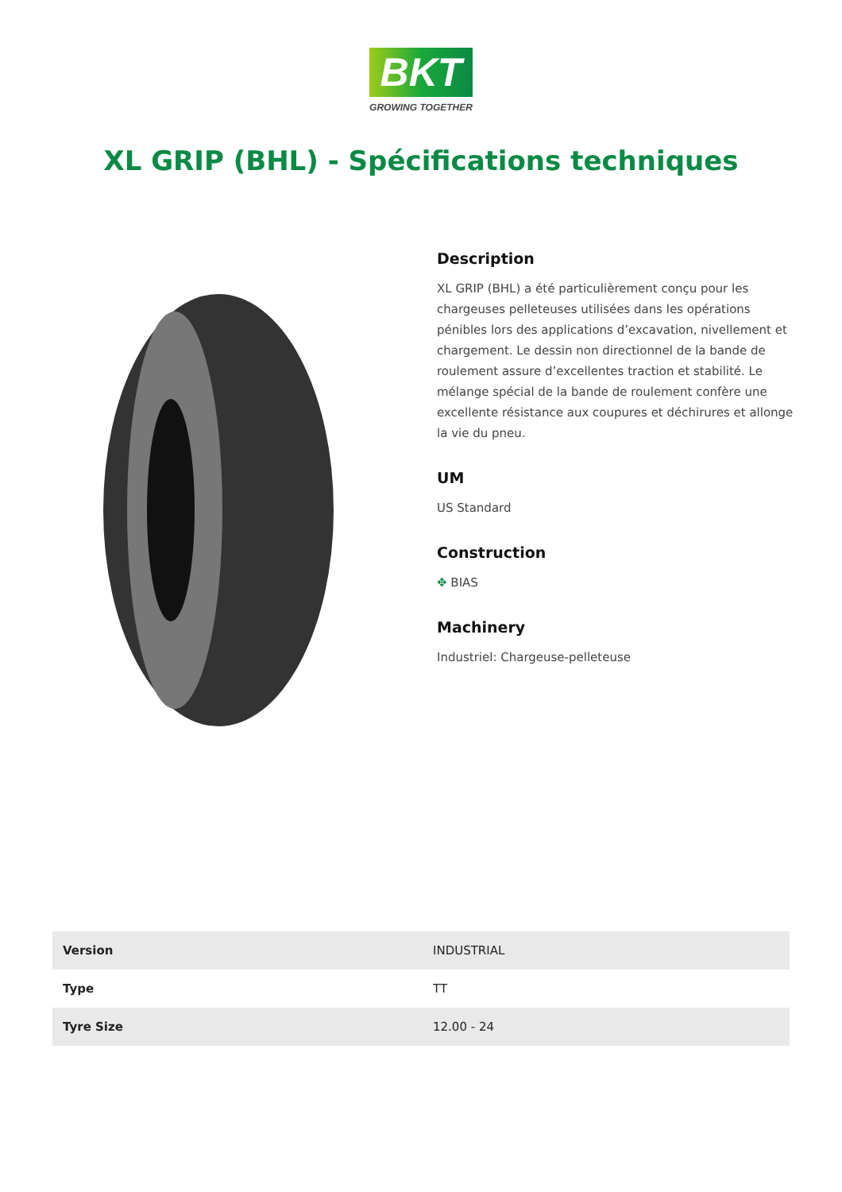BKT
GROWING TOGETHER
XL GRIP (BHL) - Spécifications techniques
Description
XL GRIP (BHL) a été particulièrement conçu pour les chargeuses pelleteuses utilisées dans les opérations pénibles lors des applications d’excavation, nivellement et chargement. Le dessin non directionnel de la bande de roulement assure d’excellentes traction et stabilité. Le mélange spécial de la bande de roulement confère une excellente résistance aux coupures et déchirures et allonge la vie du pneu.
UM
US Standard
Construction
✥ BIAS
Machinery
Industriel: Chargeuse-pelleteuse
| Version | INDUSTRIAL |
| Type | TT |
| Tyre Size | 12.00 - 24 |